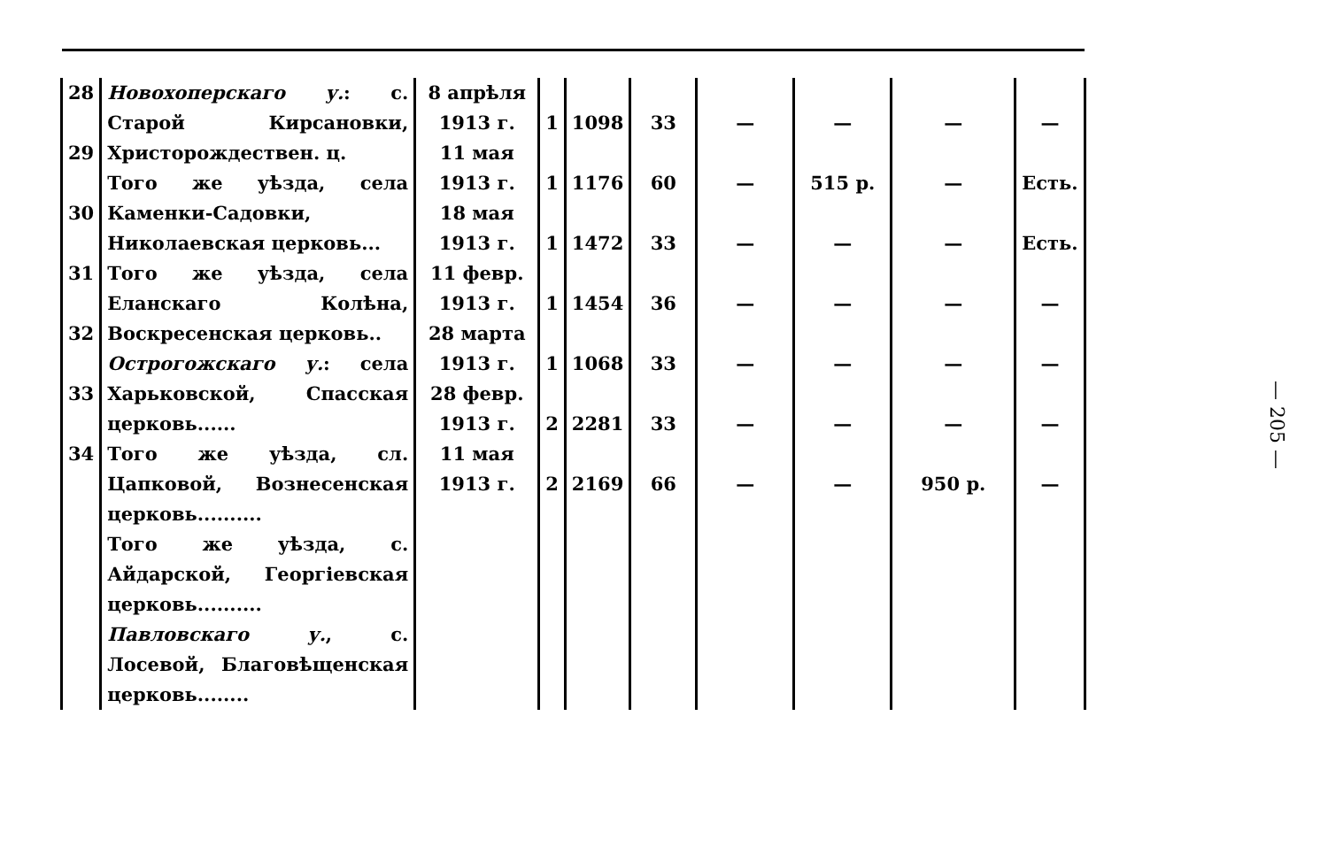| 28 29 30 31 32 33 34 | Новохоперскаго у. : с. Старой Кирсановки, Христорождествен. ц. Того же уѣзда, села Каменки-Садовки, Николаевская церковь... Того же уѣзда, села Еланскаго Колѣна, Воскресенская церковь.. Острогожскаго у. : села Харьковской, Спасская церковь...... Того же уѣзда, сл. Цапковой, Вознесенская церковь.......... Того же уѣзда, с. Айдарской, Георгіевская церковь.......... Павловскаго у. , с. Лосевой, Благовѣщенская церковь........ | 8 апрѣля 1913 г. 11 мая 1913 г. 18 мая 1913 г. 11 февр. 1913 г. 28 марта 1913 г. 28 февр. 1913 г. 11 мая 1913 г. | 1 1 1 1 1 2 2 | 1098 1176 1472 1454 1068 2281 2169 | 33 60 33 36 33 33 66 | — — — — — — — | — 515 р. — — — — — | — — — — — — 950 р. | — Есть. Есть. — — — — |
— 205 —